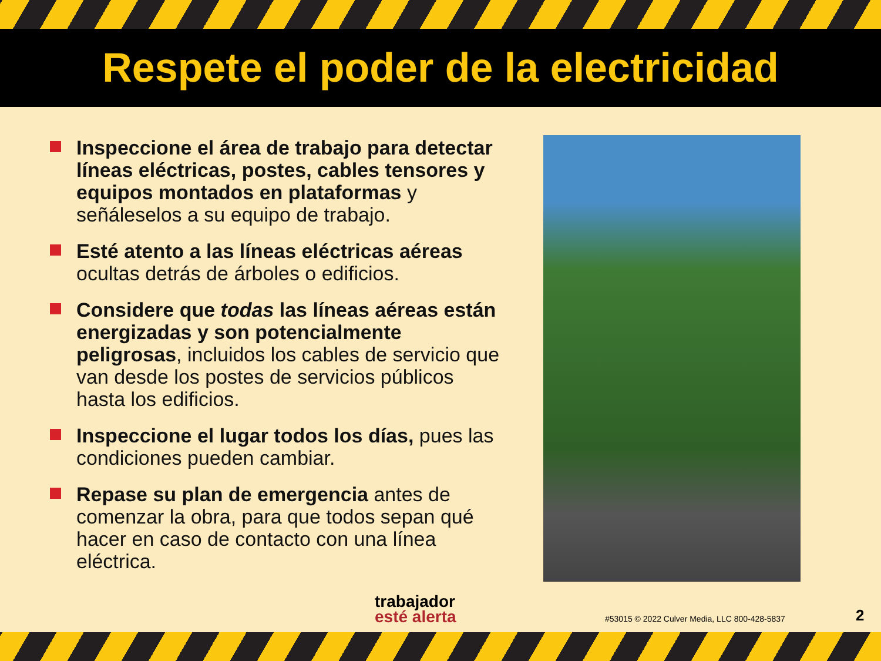Respete el poder de la electricidad
Inspeccione el área de trabajo para detectar líneas eléctricas, postes, cables tensores y equipos montados en plataformas y señáleselos a su equipo de trabajo.
Esté atento a las líneas eléctricas aéreas ocultas detrás de árboles o edificios.
Considere que todas las líneas aéreas están energizadas y son potencialmente peligrosas, incluidos los cables de servicio que van desde los postes de servicios públicos hasta los edificios.
Inspeccione el lugar todos los días, pues las condiciones pueden cambiar.
Repase su plan de emergencia antes de comenzar la obra, para que todos sepan qué hacer en caso de contacto con una línea eléctrica.
trabajador
esté alerta
#53015 © 2022 Culver Media, LLC 800-428-5837
2